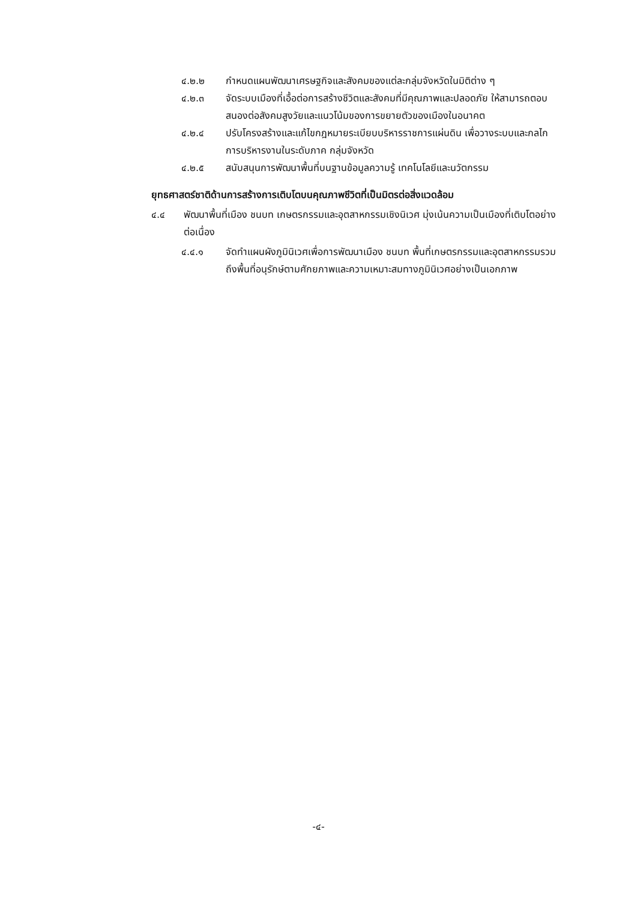๔.๒.๒ กำหนดแผนพัฒนาเศรษฐกิจและสังคมของแต่ละกลุ่มจังหวัดในมิติต่าง ๆ
๔.๒.๓ จัดระบบเมืองที่เอื้อต่อการสร้างชีวิตและสังคมที่มีคุณภาพและปลอดภัย ให้สามารถตอบสนองต่อสังคมสูงวัยและแนวโน้มของการขยายตัวของเมืองในอนาคต
๔.๒.๔ ปรับโครงสร้างและแก้ไขกฎหมายระเบียบบริหารราชการแผ่นดิน เพื่อวางระบบและกลไกการบริหารงานในระดับภาค กลุ่มจังหวัด
๔.๒.๕ สนับสนุนการพัฒนาพื้นที่บนฐานข้อมูลความรู้ เทคโนโลยีและนวัตกรรม
ยุทธศาสตร์ชาติด้านการสร้างการเติบโตบนคุณภาพชีวิตที่เป็นมิตรต่อสิ่งแวดล้อม
๔.๔ พัฒนาพื้นที่เมือง ชนบท เกษตรกรรมและอุตสาหกรรมเชิงนิเวศ มุ่งเน้นความเป็นเมืองที่เติบโตอย่างต่อเนื่อง
๔.๔.๑ จัดทำแผนผังภูมินิเวศเพื่อการพัฒนาเมือง ชนบท พื้นที่เกษตรกรรมและอุตสาหกรรมรวมถึงพื้นที่อนุรักษ์ตามศักยภาพและความเหมาะสมทางภูมินิเวศอย่างเป็นเอกภาพ
-๔-